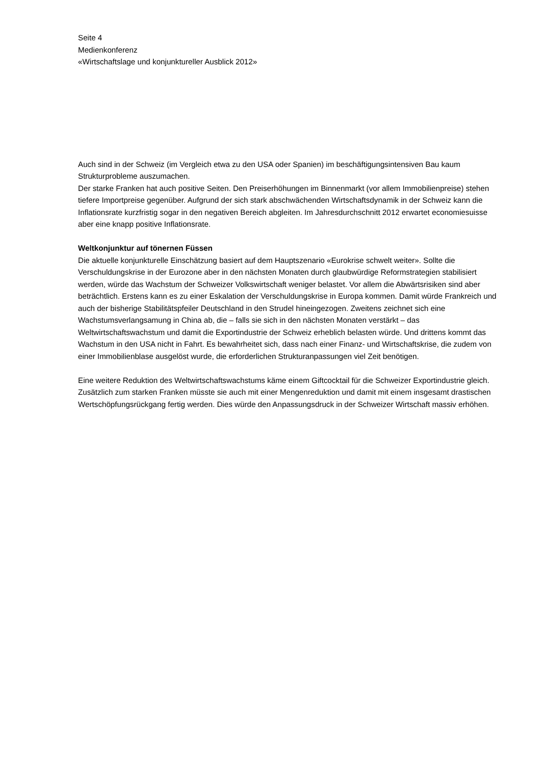Seite 4
Medienkonferenz
«Wirtschaftslage und konjunktureller Ausblick 2012»
Auch sind in der Schweiz (im Vergleich etwa zu den USA oder Spanien) im beschäftigungsintensiven Bau kaum Strukturprobleme auszumachen.
Der starke Franken hat auch positive Seiten. Den Preiserhöhungen im Binnenmarkt (vor allem Immobilienpreise) stehen tiefere Importpreise gegenüber. Aufgrund der sich stark abschwächenden Wirtschaftsdynamik in der Schweiz kann die Inflationsrate kurzfristig sogar in den negativen Bereich abgleiten. Im Jahresdurchschnitt 2012 erwartet economiesuisse aber eine knapp positive Inflationsrate.
Weltkonjunktur auf tönernen Füssen
Die aktuelle konjunkturelle Einschätzung basiert auf dem Hauptszenario «Eurokrise schwelt weiter». Sollte die Verschuldungskrise in der Eurozone aber in den nächsten Monaten durch glaubwürdige Reformstrategien stabilisiert werden, würde das Wachstum der Schweizer Volkswirtschaft weniger belastet. Vor allem die Abwärtsrisiken sind aber beträchtlich. Erstens kann es zu einer Eskalation der Verschuldungskrise in Europa kommen. Damit würde Frankreich und auch der bisherige Stabilitätspfeiler Deutschland in den Strudel hineingezogen. Zweitens zeichnet sich eine Wachstumsverlangsamung in China ab, die – falls sie sich in den nächsten Monaten verstärkt – das Weltwirtschaftswachstum und damit die Exportindustrie der Schweiz erheblich belasten würde. Und drittens kommt das Wachstum in den USA nicht in Fahrt. Es bewahrheitet sich, dass nach einer Finanz- und Wirtschaftskrise, die zudem von einer Immobilienblase ausgelöst wurde, die erforderlichen Strukturanpassungen viel Zeit benötigen.
Eine weitere Reduktion des Weltwirtschaftswachstums käme einem Giftcocktail für die Schweizer Exportindustrie gleich. Zusätzlich zum starken Franken müsste sie auch mit einer Mengenreduktion und damit mit einem insgesamt drastischen Wertschöpfungsrückgang fertig werden. Dies würde den Anpassungsdruck in der Schweizer Wirtschaft massiv erhöhen.